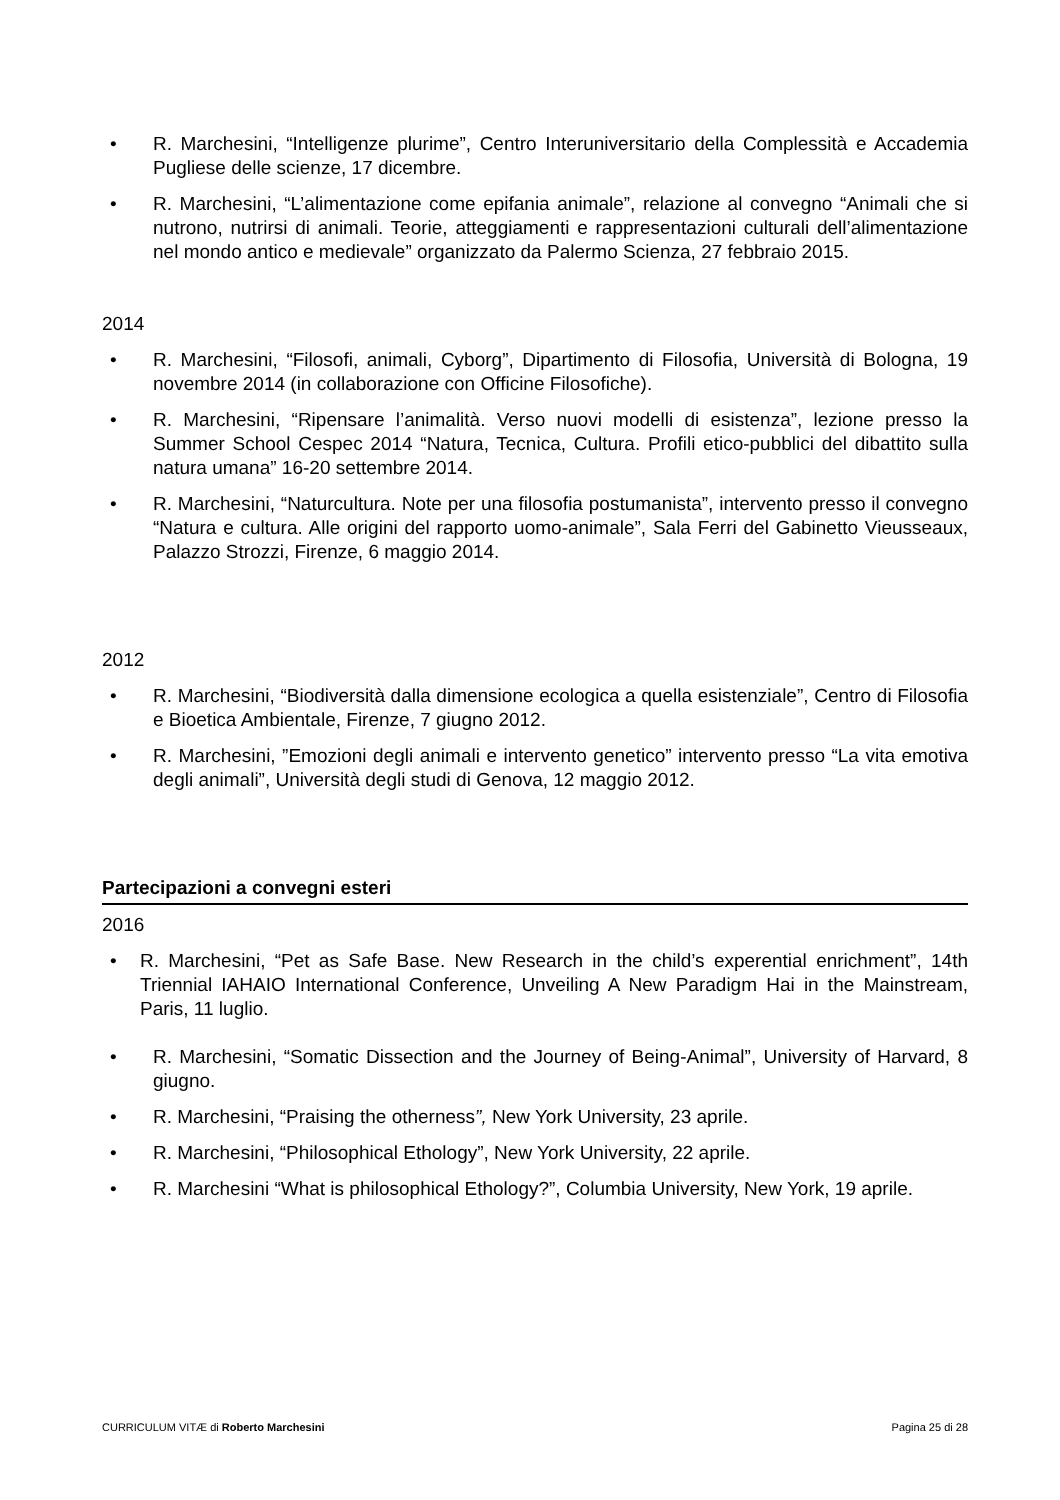• R. Marchesini, “Intelligenze plurime”, Centro Interuniversitario della Complessità e Accademia Pugliese delle scienze, 17 dicembre.
• R. Marchesini, “L’alimentazione come epifania animale”, relazione al convegno “Animali che si nutrono, nutrirsi di animali. Teorie, atteggiamenti e rappresentazioni culturali dell’alimentazione nel mondo antico e medievale” organizzato da Palermo Scienza, 27 febbraio 2015.
2014
• R. Marchesini, “Filosofi, animali, Cyborg”, Dipartimento di Filosofia, Università di Bologna, 19 novembre 2014 (in collaborazione con Officine Filosofiche).
• R. Marchesini, “Ripensare l’animalità. Verso nuovi modelli di esistenza”, lezione presso la Summer School Cespec 2014 “Natura, Tecnica, Cultura. Profili etico-pubblici del dibattito sulla natura umana” 16-20 settembre 2014.
• R. Marchesini, “Naturcultura. Note per una filosofia postumanista”, intervento presso il convegno “Natura e cultura. Alle origini del rapporto uomo-animale”, Sala Ferri del Gabinetto Vieusseaux, Palazzo Strozzi, Firenze, 6 maggio 2014.
2012
• R. Marchesini, “Biodiversità dalla dimensione ecologica a quella esistenziale”, Centro di Filosofia e Bioetica Ambientale, Firenze, 7 giugno 2012.
• R. Marchesini, ”Emozioni degli animali e intervento genetico” intervento presso “La vita emotiva degli animali”, Università degli studi di Genova, 12 maggio 2012.
Partecipazioni a convegni esteri
2016
• R. Marchesini, “Pet as Safe Base. New Research in the child’s experential enrichment”, 14th Triennial IAHAIO International Conference, Unveiling A New Paradigm Hai in the Mainstream, Paris, 11 luglio.
• R. Marchesini, “Somatic Dissection and the Journey of Being-Animal”, University of Harvard, 8 giugno.
• R. Marchesini, “Praising the otherness”, New York University, 23 aprile.
• R. Marchesini, “Philosophical Ethology”, New York University, 22 aprile.
• R. Marchesini “What is philosophical Ethology?”, Columbia University, New York, 19 aprile.
CURRICULUM VITÆ di Roberto Marchesini Pagina 25 di 28